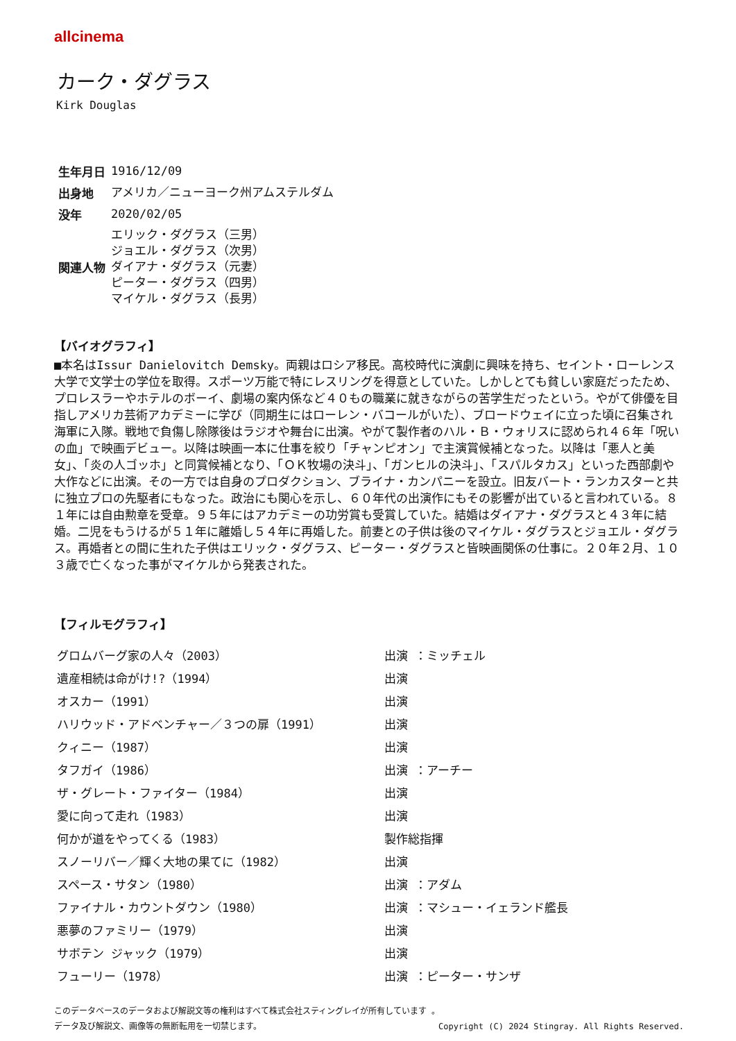allcinema
カーク・ダグラス
Kirk Douglas
| 生年月日 | 1916/12/09 |
| 出身地 | アメリカ／ニューヨーク州アムステルダム |
| 没年 | 2020/02/05 |
| 関連人物 | エリック・ダグラス（三男） ジョエル・ダグラス（次男） ダイアナ・ダグラス（元妻） ピーター・ダグラス（四男） マイケル・ダグラス（長男） |
【バイオグラフィ】
■本名はIssur Danielovitch Demsky。両親はロシア移民。高校時代に演劇に興味を持ち、セイント・ローレンス大学で文学士の学位を取得。スポーツ万能で特にレスリングを得意としていた。しかしとても貧しい家庭だったため、プロレスラーやホテルのボーイ、劇場の案内係など４０もの職業に就きながらの苦学生だったという。やがて俳優を目指しアメリカ芸術アカデミーに学び（同期生にはローレン・バコールがいた）、ブロードウェイに立った頃に召集され海軍に入隊。戦地で負傷し除隊後はラジオや舞台に出演。やがて製作者のハル・Ｂ・ウォリスに認められ４６年「呪いの血」で映画デビュー。以降は映画一本に仕事を絞り「チャンピオン」で主演賞候補となった。以降は「悪人と美女」、「炎の人ゴッホ」と同賞候補となり、「ＯＫ牧場の決斗」、「ガンヒルの決斗」、「スパルタカス」といった西部劇や大作などに出演。その一方では自身のプロダクション、ブライナ・カンパニーを設立。旧友バート・ランカスターと共に独立プロの先駆者にもなった。政治にも関心を示し、６０年代の出演作にもその影響が出ていると言われている。８１年には自由勲章を受章。９５年にはアカデミーの功労賞も受賞していた。結婚はダイアナ・ダグラスと４３年に結婚。二児をもうけるが５１年に離婚し５４年に再婚した。前妻との子供は後のマイケル・ダグラスとジョエル・ダグラス。再婚者との間に生れた子供はエリック・ダグラス、ピーター・ダグラスと皆映画関係の仕事に。２０年２月、１０３歳で亡くなった事がマイケルから発表された。
【フィルモグラフィ】
| グロムバーグ家の人々（2003） | 出演 ：ミッチェル |
| 遺産相続は命がけ!?（1994） | 出演 |
| オスカー（1991） | 出演 |
| ハリウッド・アドベンチャー／３つの扉（1991） | 出演 |
| クィニー（1987） | 出演 |
| タフガイ（1986） | 出演 ：アーチー |
| ザ・グレート・ファイター（1984） | 出演 |
| 愛に向って走れ（1983） | 出演 |
| 何かが道をやってくる（1983） | 製作総指揮 |
| スノーリバー／輝く大地の果てに（1982） | 出演 |
| スペース・サタン（1980） | 出演 ：アダム |
| ファイナル・カウントダウン（1980） | 出演 ：マシュー・イェランド艦長 |
| 悪夢のファミリー（1979） | 出演 |
| サボテン ジャック（1979） | 出演 |
| フューリー（1978） | 出演 ：ピーター・サンザ |
このデータベースのデータおよび解説文等の権利はすべて株式会社スティングレイが所有しています 。
データ及び解説文、画像等の無断転用を一切禁じます。 Copyright (C) 2024 Stingray. All Rights Reserved.